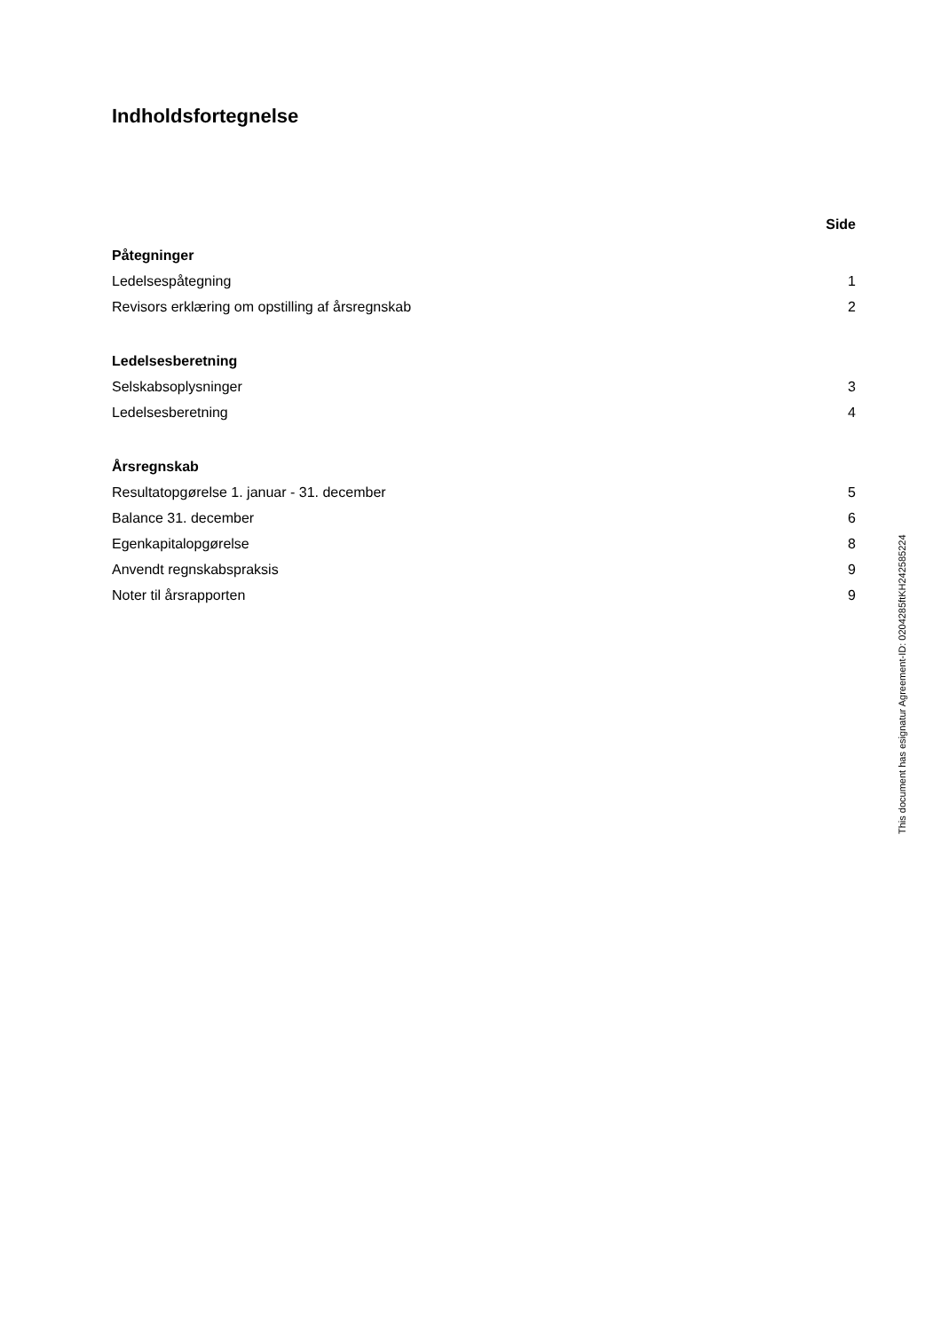Indholdsfortegnelse
Side
Påtegninger
Ledelsespåtegning 1
Revisors erklæring om opstilling af årsregnskab 2
Ledelsesberetning
Selskabsoplysninger 3
Ledelsesberetning 4
Årsregnskab
Resultatopgørelse 1. januar - 31. december 5
Balance 31. december 6
Egenkapitalopgørelse 8
Anvendt regnskabspraksis 9
Noter til årsrapporten 9
This document has esignatur Agreement-ID: 0204285ftKH242585224